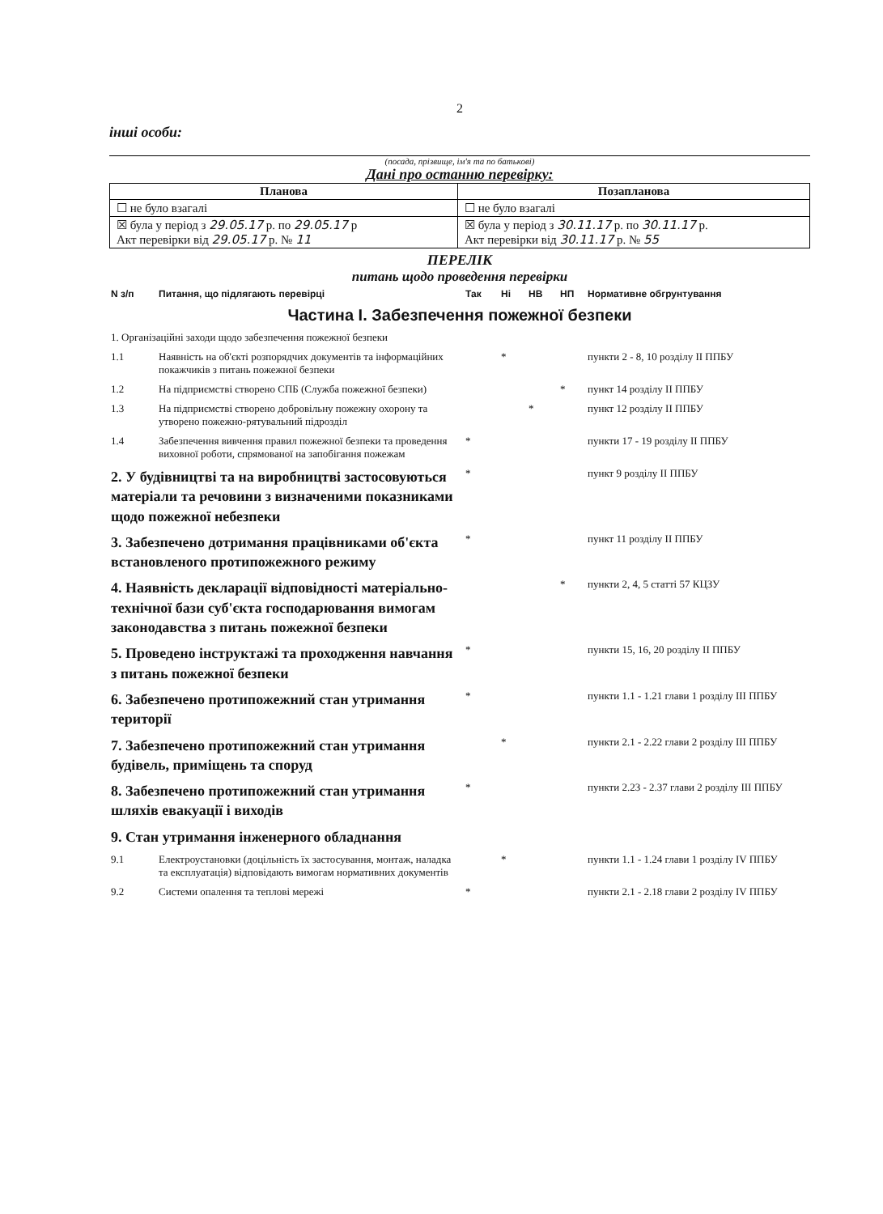2
інші особи:
(посада, прізвище, ім'я та по батькові)
Дані про останню перевірку:
| Планова | Позапланова |
| --- | --- |
| ☐ не було взагалі | ☐ не було взагалі |
| ☒ була у період з 29.05.17 р. по 29.05.17 р Акт перевірки від 29.05.17 р. № 11 | ☒ була у період з 30.11.17 р. по 30.11.17 р. Акт перевірки від 30.11.17 р. № 55 |
ПЕРЕЛІК
питань щодо проведення перевірки
| N з/п | Питання, що підлягають перевірці | Так | Ні | НВ | НП | Нормативне обгрунтування |
| Частина І. Забезпечення пожежної безпеки | | | | | | |
| 1. Організаційні заходи щодо забезпечення пожежної безпеки | | | | | | |
| 1.1 | Наявність на об'єкті розпорядчих документів та інформаційних покажчиків з питань пожежної безпеки | | * | | | пункти 2 - 8, 10 розділу ІІ ППБУ |
| 1.2 | На підприємстві створено СПБ (Служба пожежної безпеки) | | | | * | пункт 14 розділу ІІ ППБУ |
| 1.3 | На підприємстві створено добровільну пожежну охорону та утворено пожежно-рятувальний підрозділ | | | * | | пункт 12 розділу ІІ ППБУ |
| 1.4 | Забезпечення вивчення правил пожежної безпеки та проведення виховної роботи, спрямованої на запобігання пожежам | * | | | | пункти 17 - 19 розділу ІІ ППБУ |
| 2. У будівництві та на виробництві застосовуються матеріали та речовини з визначеними показниками щодо пожежної небезпеки | | * | | | | пункт 9 розділу ІІ ППБУ |
| 3. Забезпечено дотримання працівниками об'єкта встановленого протипожежного режиму | | * | | | | пункт 11 розділу ІІ ППБУ |
| 4. Наявність декларації відповідності матеріально-технічної бази суб'єкта господарювання вимогам законодавства з питань пожежної безпеки | | | | | * | пункти 2, 4, 5 статті 57 КЦЗУ |
| 5. Проведено інструктажі та проходження навчання з питань пожежної безпеки | | * | | | | пункти 15, 16, 20 розділу ІІ ППБУ |
| 6. Забезпечено протипожежний стан утримання території | | * | | | | пункти 1.1 - 1.21 глави 1 розділу ІІІ ППБУ |
| 7. Забезпечено протипожежний стан утримання будівель, приміщень та споруд | | | * | | | пункти 2.1 - 2.22 глави 2 розділу ІІІ ППБУ |
| 8. Забезпечено протипожежний стан утримання шляхів евакуації і виходів | | * | | | | пункти 2.23 - 2.37 глави 2 розділу ІІІ ППБУ |
| 9. Стан утримання інженерного обладнання | | | | | | |
| 9.1 | Електроустановки (доцільність їх застосування, монтаж, наладка та експлуатація) відповідають вимогам нормативних документів | | * | | | пункти 1.1 - 1.24 глави 1 розділу IV ППБУ |
| 9.2 | Системи опалення та теплові мережі | * | | | | пункти 2.1 - 2.18 глави 2 розділу IV ППБУ |